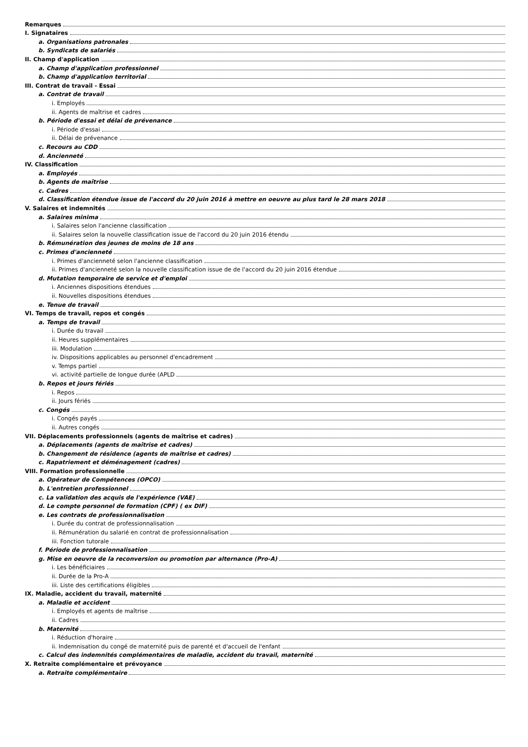Remarques
I. Signataires
a. Organisations patronales
b. Syndicats de salariés
II. Champ d'application
a. Champ d'application professionnel
b. Champ d'application territorial
III. Contrat de travail - Essai
a. Contrat de travail
i. Employés
ii. Agents de maîtrise et cadres
b. Période d'essai et délai de prévenance
i. Période d'essai
ii. Délai de prévenance
c. Recours au CDD
d. Ancienneté
IV. Classification
a. Employés
b. Agents de maîtrise
c. Cadres
d. Classification étendue issue de l'accord du 20 juin 2016 à mettre en oeuvre au plus tard le 28 mars 2018
V. Salaires et indemnités
a. Salaires minima
i. Salaires selon l'ancienne classification
ii. Salaires selon la nouvelle classification issue de l'accord du 20 juin 2016 étendu
b. Rémunération des jeunes de moins de 18 ans
c. Primes d'ancienneté
i. Primes d'ancienneté selon l'ancienne classification
ii. Primes d'ancienneté selon la nouvelle classification issue de de l'accord du 20 juin 2016 étendue
d. Mutation temporaire de service et d'emploi
i. Anciennes dispositions étendues
ii. Nouvelles dispositions étendues
e. Tenue de travail
VI. Temps de travail, repos et congés
a. Temps de travail
i. Durée du travail
ii. Heures supplémentaires
iii. Modulation
iv. Dispositions applicables au personnel d'encadrement
v. Temps partiel
vi. activité partielle de longue durée (APLD
b. Repos et jours fériés
i. Repos
ii. Jours fériés
c. Congés
i. Congés payés
ii. Autres congés
VII. Déplacements professionnels (agents de maîtrise et cadres)
a. Déplacements (agents de maîtrise et cadres)
b. Changement de résidence (agents de maîtrise et cadres)
c. Rapatriement et déménagement (cadres)
VIII. Formation professionnelle
a. Opérateur de Compétences (OPCO)
b. L'entretien professionnel
c. La validation des acquis de l'expérience (VAE)
d. Le compte personnel de formation (CPF) ( ex DIF)
e. Les contrats de professionnalisation
i. Durée du contrat de professionnalisation
ii. Rémunération du salarié en contrat de professionnalisation
iii. Fonction tutorale
f. Période de professionnalisation
g. Mise en oeuvre de la reconversion ou promotion par alternance (Pro-A)
i. Les bénéficiaires
ii. Durée de la Pro-A
iii. Liste des certifications éligibles
IX. Maladie, accident du travail, maternité
a. Maladie et accident
i. Employés et agents de maîtrise
ii. Cadres
b. Maternité
i. Réduction d'horaire
ii. Indemnisation du congé de maternité puis de parenté et d'accueil de l'enfant
c. Calcul des indemnités complémentaires de maladie, accident du travail, maternité
X. Retraite complémentaire et prévoyance
a. Retraite complémentaire